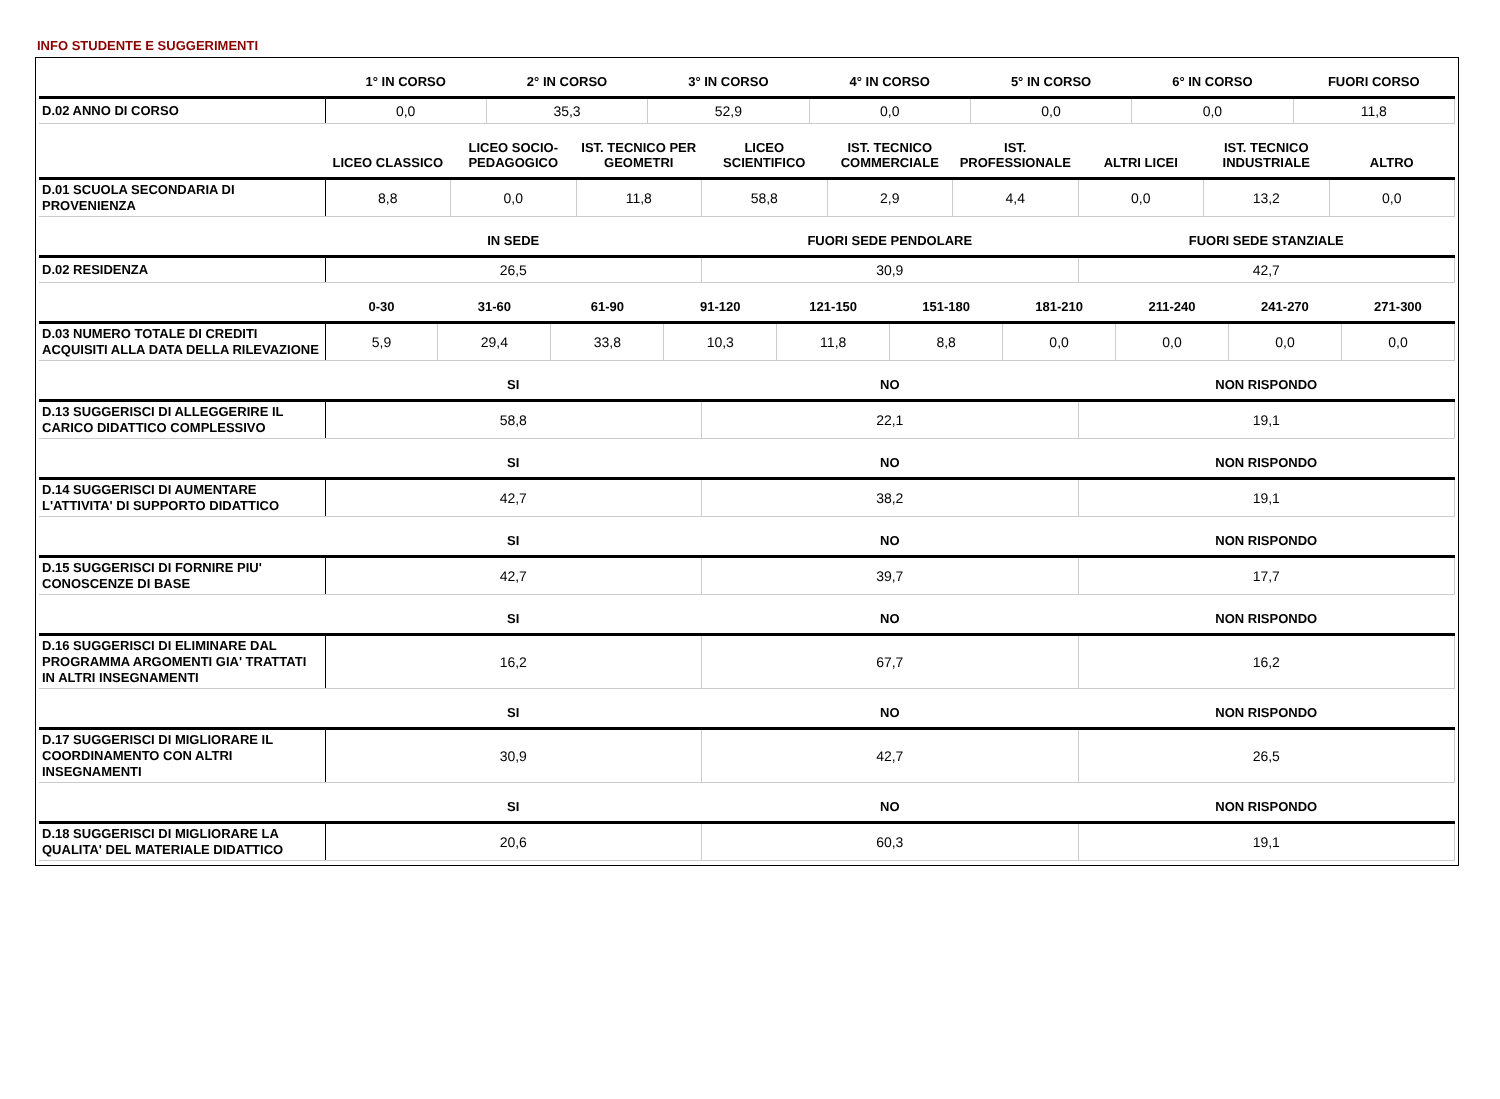INFO STUDENTE E SUGGERIMENTI
| | 1° IN CORSO | 2° IN CORSO | 3° IN CORSO | 4° IN CORSO | 5° IN CORSO | 6° IN CORSO | FUORI CORSO |
| --- | --- | --- | --- | --- | --- | --- | --- |
| D.02 ANNO DI CORSO | 0,0 | 35,3 | 52,9 | 0,0 | 0,0 | 0,0 | 11,8 |
| | LICEO CLASSICO | LICEO SOCIO-PEDAGOGICO | IST. TECNICO PER GEOMETRI | LICEO SCIENTIFICO | IST. TECNICO COMMERCIALE | IST. PROFESSIONALE | ALTRI LICEI | IST. TECNICO INDUSTRIALE | ALTRO |
| --- | --- | --- | --- | --- | --- | --- | --- | --- | --- |
| D.01 SCUOLA SECONDARIA DI PROVENIENZA | 8,8 | 0,0 | 11,8 | 58,8 | 2,9 | 4,4 | 0,0 | 13,2 | 0,0 |
| | IN SEDE | FUORI SEDE PENDOLARE | FUORI SEDE STANZIALE |
| --- | --- | --- | --- |
| D.02 RESIDENZA | 26,5 | 30,9 | 42,7 |
| | 0-30 | 31-60 | 61-90 | 91-120 | 121-150 | 151-180 | 181-210 | 211-240 | 241-270 | 271-300 |
| --- | --- | --- | --- | --- | --- | --- | --- | --- | --- | --- |
| D.03 NUMERO TOTALE DI CREDITI ACQUISITI ALLA DATA DELLA RILEVAZIONE | 5,9 | 29,4 | 33,8 | 10,3 | 11,8 | 8,8 | 0,0 | 0,0 | 0,0 | 0,0 |
| | SI | NO | NON RISPONDO |
| --- | --- | --- | --- |
| D.13 SUGGERISCI DI ALLEGGERIRE IL CARICO DIDATTICO COMPLESSIVO | 58,8 | 22,1 | 19,1 |
| | SI | NO | NON RISPONDO |
| --- | --- | --- | --- |
| D.14 SUGGERISCI DI AUMENTARE L'ATTIVITA' DI SUPPORTO DIDATTICO | 42,7 | 38,2 | 19,1 |
| | SI | NO | NON RISPONDO |
| --- | --- | --- | --- |
| D.15 SUGGERISCI DI FORNIRE PIU' CONOSCENZE DI BASE | 42,7 | 39,7 | 17,7 |
| | SI | NO | NON RISPONDO |
| --- | --- | --- | --- |
| D.16 SUGGERISCI DI ELIMINARE DAL PROGRAMMA ARGOMENTI GIA' TRATTATI IN ALTRI INSEGNAMENTI | 16,2 | 67,7 | 16,2 |
| | SI | NO | NON RISPONDO |
| --- | --- | --- | --- |
| D.17 SUGGERISCI DI MIGLIORARE IL COORDINAMENTO CON ALTRI INSEGNAMENTI | 30,9 | 42,7 | 26,5 |
| | SI | NO | NON RISPONDO |
| --- | --- | --- | --- |
| D.18 SUGGERISCI DI MIGLIORARE LA QUALITA' DEL MATERIALE DIDATTICO | 20,6 | 60,3 | 19,1 |